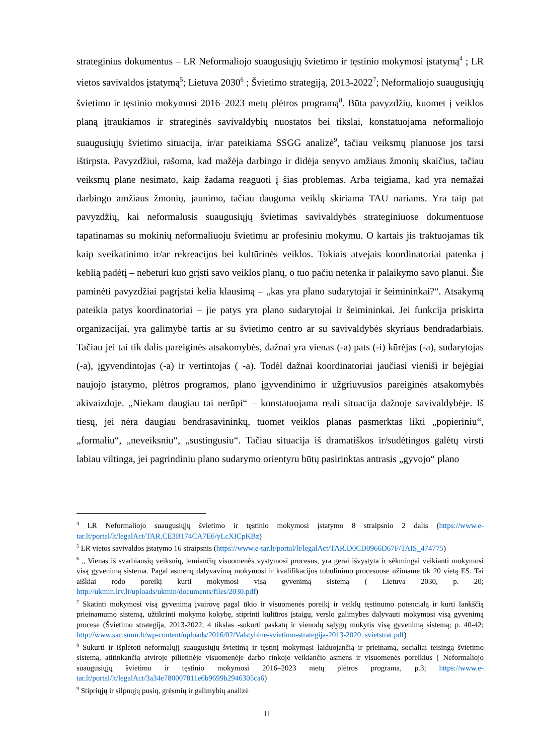strateginius dokumentus – LR Neformaliojo suaugusiųjų švietimo ir tęstinio mokymosi įstatymą<sup>4</sup> ; LR vietos savivaldos įstatymą<sup>5</sup>; Lietuva 2030<sup>6</sup> ; Švietimo strategiją, 2013-2022<sup>7</sup>; Neformaliojo suaugusiųjų švietimo ir tęstinio mokymosi 2016–2023 metų plėtros programą<sup>8</sup>. Būta pavyzdžių, kuomet į veiklos planą įtraukiamos ir strateginės savivaldybių nuostatos bei tikslai, konstatuojama neformaliojo suaugusiųjų švietimo situacija, ir/ar pateikiama SSGG analizė<sup>9</sup>, tačiau veiksmų planuose jos tarsi ištirpsta. Pavyzdžiui, rašoma, kad mažėja darbingo ir didėja senyvo amžiaus žmonių skaičius, tačiau veiksmų plane nesimato, kaip žadama reaguoti į šias problemas. Arba teigiama, kad yra nemažai darbingo amžiaus žmonių, jaunimo, tačiau dauguma veiklų skiriama TAU nariams. Yra taip pat pavyzdžių, kai neformalusis suaugusiųjų švietimas savivaldybės strateginiuose dokumentuose tapatinamas su mokinių neformaliuoju švietimu ar profesiniu mokymu. O kartais jis traktuojamas tik kaip sveikatinimo ir/ar rekreacijos bei kultūrinės veiklos. Tokiais atvejais koordinatoriai patenka į keblią padėtį – nebeturi kuo grįsti savo veiklos planų, o tuo pačiu netenka ir palaikymo savo planui. Šie paminėti pavyzdžiai pagrįstai kelia klausimą – „kas yra plano sudarytojai ir šeimininkai?“. Atsakymą pateikia patys koordinatoriai – jie patys yra plano sudarytojai ir šeimininkai. Jei funkcija priskirta organizacijai, yra galimybė tartis ar su švietimo centro ar su savivaldybės skyriaus bendradarbiais. Tačiau jei tai tik dalis pareiginės atsakomybės, dažnai yra vienas (-a) pats (-i) kūrėjas (-a), sudarytojas (-a), įgyvendintojas (-a) ir vertintojas ( -a). Todėl dažnai koordinatoriai jaučiasi vienišì ir bejėgiai naujojo įstatymo, plėtros programos, plano įgyvendinimo ir užgriuvusios pareiginės atsakomybės akivaizdoje. „Niekam daugiau tai nerūpi“ – konstatuojama reali situacija dažnoje savivaldybėje. Iš tiesų, jei nėra daugiau bendrasavininkų, tuomet veiklos planas pasmerktas likti „popieriniu“, „formaliu“, „neveiksniu“, „sustingusiu“. Tačiau situacija iš dramatiškos ir/sudėtingos galėtų virsti labiau viltinga, jei pagrindiniu plano sudarymo orientyru būtų pasirinktas antrasis „gyvojo“ plano
<sup>4</sup> LR Neformaliojo suaugusiųjų švietimo ir tęstinio mokymosi įstatymo 8 straipsnio 2 dalis (https://www.e-tar.lt/portal/lt/legalAct/TAR.CE3B174CA7E6/yLcXICpKBz)
<sup>5</sup> LR vietos savivaldos įstatymo 16 straipsnis (https://www.e-tar.lt/portal/lt/legalAct/TAR.D0CD0966D67F/TAIS_474775)
<sup>6</sup> „ Vienas iš svarbiausių veiksnių, lemiančių visuomenės vystymosi procesus, yra gerai išvystyta ir sėkmingai veikianti mokymosi visą gyvenimą sistema. Pagal asmenų dalyvavimą mokymosi ir kvalifikacijos tobulinimo procesuose užimame tik 20 vietą ES. Tai aiškiai rodo poreikį kurti mokymosi visą gyvenimą sistemą ( Lietuva 2030, p. 20; http://ukmin.lrv.lt/uploads/ukmin/documents/files/2030.pdf)
<sup>7</sup> Skatinti mokymosi visą gyvenimą įvairovę pagal ūkio ir visuomenės poreikį ir veiklų tęstinumo potencialą ir kurti lankščią prieinamumo sistemą, užtikrinti mokymo kokybę, stiprinti kultūros įstaigų, verslo galimybes dalyvauti mokymosi visą gyvenimą procese (Švietimo strategija, 2013-2022, 4 tikslas -sukurti paskatų ir vienodų sąlygų mokytis visą gyvenimą sistemą; p. 40-42; http://www.sac.smm.lt/wp-content/uploads/2016/02/Valstybine-svietimo-strategija-2013-2020_svietstrat.pdf)
<sup>8</sup> Sukurti ir išplėtoti neformalųjį suaugusiųjų švietimą ir tęstinį mokymąsi laiduojančią ir prieinamą, socialiai teisingą švietimo sistemą, atitinkančią atviroje pilietinėje visuomenėje darbo rinkoje veikiančio asmens ir visuomenės poreikius ( Neformaliojo suaugusiųjų švietimo ir tęstinio mokymosi 2016–2023 metų plėtros programa, p.3; https://www.e-tar.lt/portal/lt/legalAct/3a34e780007811e6b9699b2946305ca6)
<sup>9</sup> Stipriųjų ir silpnųjų pusių, grėsmių ir galimybių analizė
11